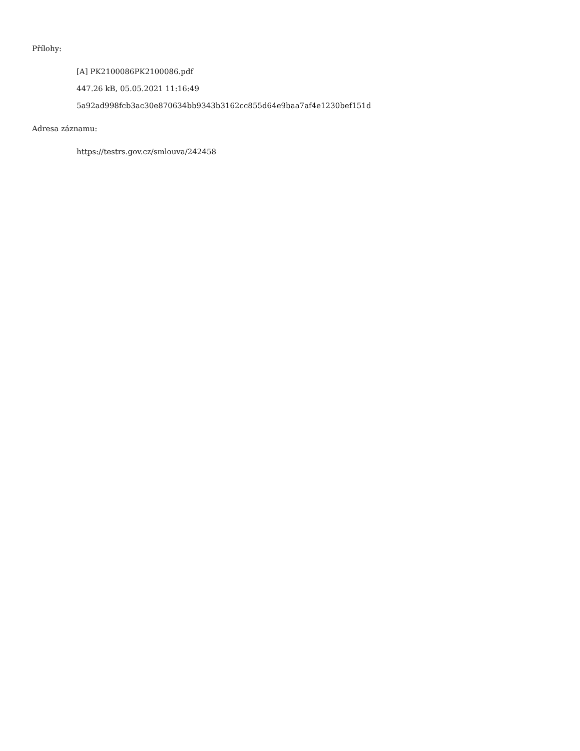Přílohy:
[A] PK2100086PK2100086.pdf
447.26 kB, 05.05.2021 11:16:49
5a92ad998fcb3ac30e870634bb9343b3162cc855d64e9baa7af4e1230bef151d
Adresa záznamu:
https://testrs.gov.cz/smlouva/242458